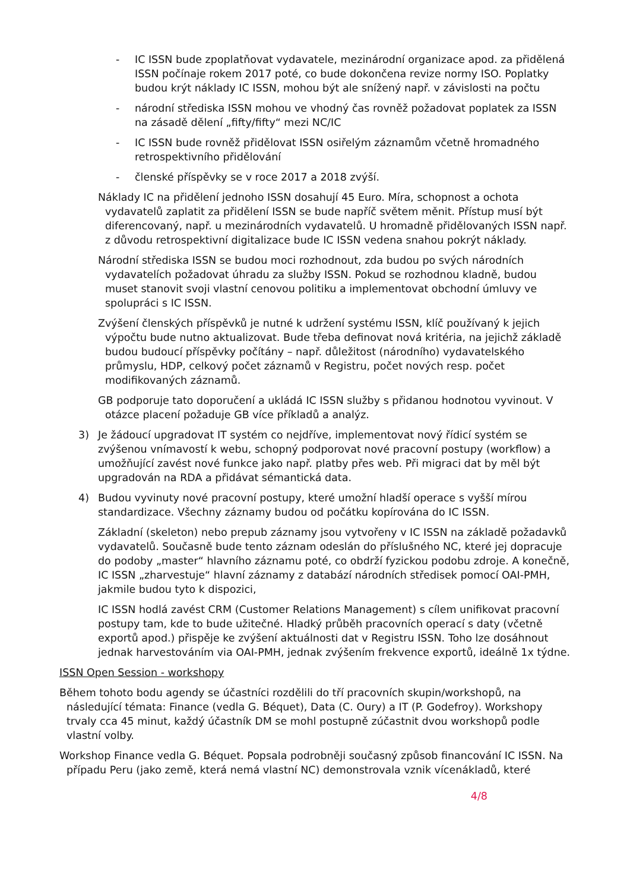- IC ISSN bude zpoplatňovat vydavatele, mezinárodní organizace apod. za přidělená ISSN počínaje rokem 2017 poté, co bude dokončena revize normy ISO. Poplatky budou krýt náklady IC ISSN, mohou být ale snížený např. v závislosti na počtu
- národní střediska ISSN mohou ve vhodný čas rovněž požadovat poplatek za ISSN na zásadě dělení „fifty/fifty“ mezi NC/IC
- IC ISSN bude rovněž přidělovat ISSN osiřelým záznamům včetně hromadného retrospektivního přidělování
- členské příspěvky se v roce 2017 a 2018 zvýší.
Náklady IC na přidělení jednoho ISSN dosahují 45 Euro. Míra, schopnost a ochota vydavatelů zaplatit za přidělení ISSN se bude napříč světem měnit. Přístup musí být diferencovaný, např. u mezinárodních vydavatelů. U hromadně přidělovaných ISSN např. z důvodu retrospektivní digitalizace bude IC ISSN vedena snahou pokrýt náklady.
Národní střediska ISSN se budou moci rozhodnout, zda budou po svých národních vydavatelích požadovat úhradu za služby ISSN. Pokud se rozhodnou kladně, budou muset stanovit svoji vlastní cenovou politiku a implementovat obchodní úmluvy ve spolupráci s IC ISSN.
Zvýšení členských příspěvků je nutné k udržení systému ISSN, klíč používaný k jejich výpočtu bude nutno aktualizovat. Bude třeba definovat nová kritéria, na jejichž základě budou budoucí příspěvky počítány – např. důležitost (národního) vydavatelského průmyslu, HDP, celkový počet záznamů v Registru, počet nových resp. počet modifikovaných záznamů.
GB podporuje tato doporučení a ukládá IC ISSN služby s přidanou hodnotou vyvinout. V otázce placení požaduje GB více příkladů a analýz.
3) Je žádoucí upgradovat IT systém co nejdříve, implementovat nový řídicí systém se zvýšenou vnímavostí k webu, schopný podporovat nové pracovní postupy (workflow) a umožňující zavést nové funkce jako např. platby přes web. Při migraci dat by měl být upgradován na RDA a přidávat sémantická data.
4) Budou vyvinuty nové pracovní postupy, které umožní hladší operace s vyšší mírou standardizace. Všechny záznamy budou od počátku kopírována do IC ISSN.
Základní (skeleton) nebo prepub záznamy jsou vytvořeny v IC ISSN na základě požadavků vydavatelů. Současně bude tento záznam odeslán do příslušného NC, které jej dopracuje do podoby „master“ hlavního záznamu poté, co obdrží fyzickou podobu zdroje. A konečně, IC ISSN „zharvestuje“ hlavní záznamy z databází národních středisek pomocí OAI-PMH, jakmile budou tyto k dispozici,
IC ISSN hodlá zavést CRM (Customer Relations Management) s cílem unifikovat pracovní postupy tam, kde to bude užitečné. Hladký průběh pracovních operací s daty (včetně exportů apod.) přispěje ke zvýšení aktuálnosti dat v Registru ISSN. Toho lze dosáhnout jednak harvestováním via OAI-PMH, jednak zvýšením frekvence exportů, ideálně 1x týdne.
ISSN Open Session - workshopy
Během tohoto bodu agendy se účastníci rozdělili do tří pracovních skupin/workshopů, na následující témata: Finance (vedla G. Béquet), Data (C. Oury) a IT (P. Godefroy). Workshopy trvaly cca 45 minut, každý účastník DM se mohl postupně zúčastnit dvou workshopů podle vlastní volby.
Workshop Finance vedla G. Béquet. Popsala podrobněji současný způsob financování IC ISSN. Na případu Peru (jako země, která nemá vlastní NC) demonstrovala vznik vícenákladů, které
4/8